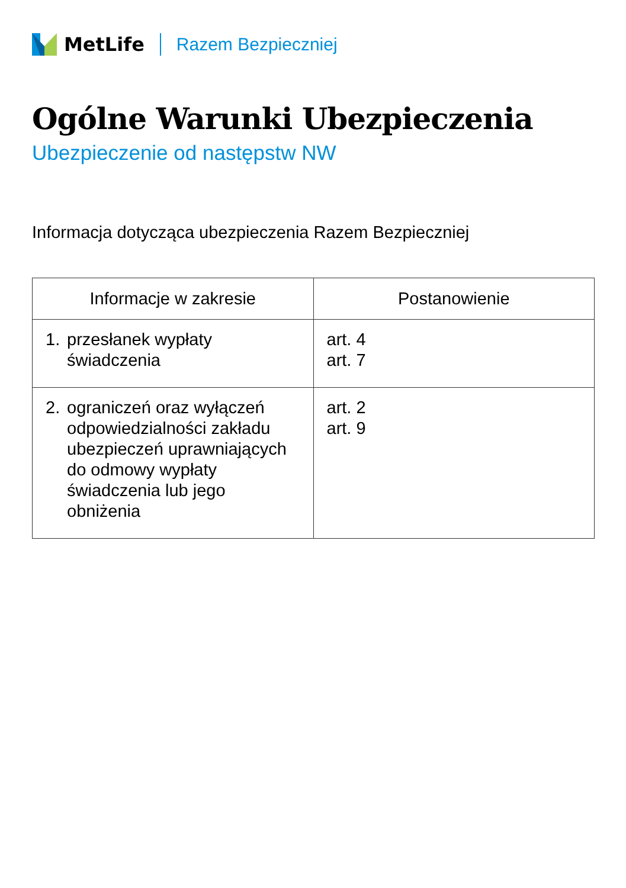MetLife Razem Bezpieczniej
Ogólne Warunki Ubezpieczenia
Ubezpieczenie od następstw NW
Informacja dotycząca ubezpieczenia Razem Bezpieczniej
| Informacje w zakresie | Postanowienie |
| --- | --- |
| 1. przesłanek wypłaty świadczenia | art. 4 art. 7 |
| 2. ograniczeń oraz wyłączeń odpowiedzialności zakładu ubezpieczeń uprawniających do odmowy wypłaty świadczenia lub jego obniżenia | art. 2 art. 9 |